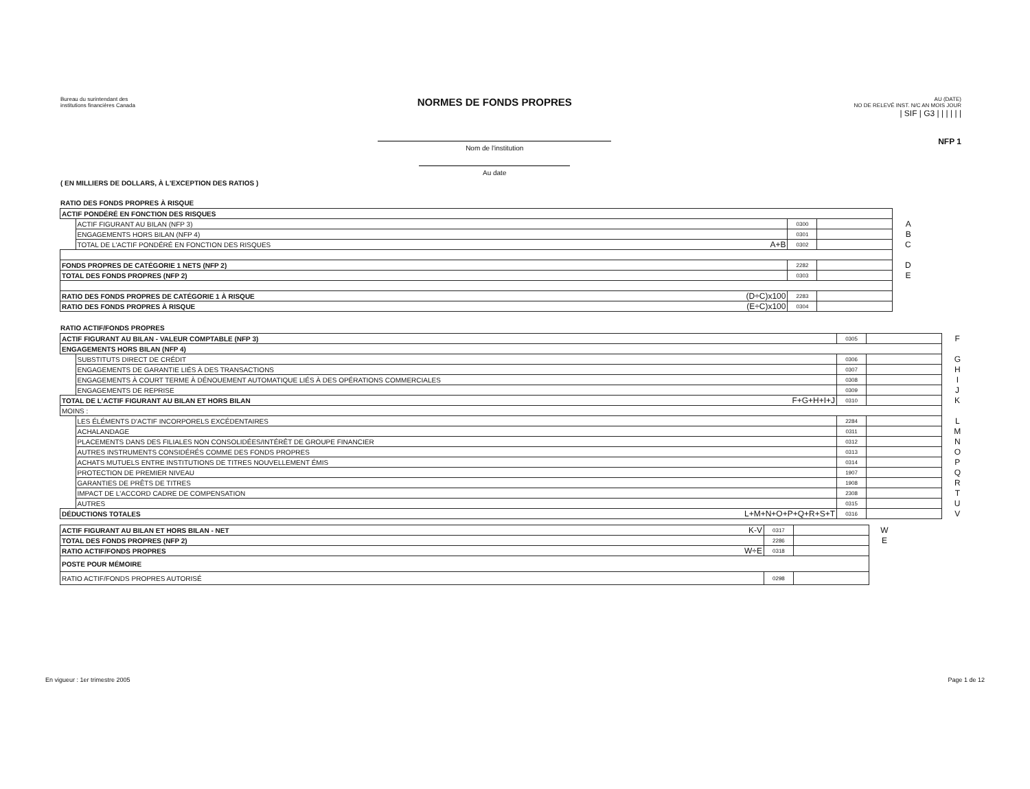Bureau du surintendant des
institutions financières Canada
NORMES DE FONDS PROPRES
Nom de l'institution
Au date
AU (DATE)
NO DE RELEVÉ INST. N/C AN MOIS JOUR
| SIF | G3 | | | | | |
NFP 1
( EN MILLIERS DE DOLLARS, À L'EXCEPTION DES RATIOS )
RATIO DES FONDS PROPRES À RISQUE
| ACTIF PONDÉRÉ EN FONCTION DES RISQUES | | | | | |
| | ACTIF FIGURANT AU BILAN (NFP 3) | | 0300 | | A |
| | ENGAGEMENTS HORS BILAN (NFP 4) | | 0301 | | B |
| | TOTAL DE L'ACTIF PONDÉRÉ EN FONCTION DES RISQUES | A+B | 0302 | | C |
| FONDS PROPRES DE CATÉGORIE 1 NETS (NFP 2) | | | 2282 | | D |
| TOTAL DES FONDS PROPRES (NFP 2) | | | 0303 | | E |
| RATIO DES FONDS PROPRES DE CATÉGORIE 1 À RISQUE | | (D÷C)x100 | 2283 | | |
| RATIO DES FONDS PROPRES À RISQUE | | (E÷C)x100 | 0304 | | |
RATIO ACTIF/FONDS PROPRES
| ACTIF FIGURANT AU BILAN - VALEUR COMPTABLE (NFP 3) | | | 0305 | | F |
| ENGAGEMENTS HORS BILAN (NFP 4) | | | | | |
| | SUBSTITUTS DIRECT DE CRÉDIT | | 0306 | | G |
| | ENGAGEMENTS DE GARANTIE LIÉS À DES TRANSACTIONS | | 0307 | | H |
| | ENGAGEMENTS À COURT TERME À DÉNOUEMENT AUTOMATIQUE LIÉS À DES OPÉRATIONS COMMERCIALES | | 0308 | | I |
| | ENGAGEMENTS DE REPRISE | | 0309 | | J |
| TOTAL DE L'ACTIF FIGURANT AU BILAN ET HORS BILAN | | F+G+H+I+J | 0310 | | K |
| MOINS : | | | | | |
| | LES ÉLÉMENTS D'ACTIF INCORPORELS EXCÉDENTAIRES | | 2284 | | L |
| | ACHALANDAGE | | 0311 | | M |
| | PLACEMENTS DANS DES FILIALES NON CONSOLIDÉES/INTÉRÊT DE GROUPE FINANCIER | | 0312 | | N |
| | AUTRES INSTRUMENTS CONSIDÉRÉS COMME DES FONDS PROPRES | | 0313 | | O |
| | ACHATS MUTUELS ENTRE INSTITUTIONS DE TITRES NOUVELLEMENT ÉMIS | | 0314 | | P |
| | PROTECTION DE PREMIER NIVEAU | | 1907 | | Q |
| | GARANTIES DE PRÊTS DE TITRES | | 1908 | | R |
| | IMPACT DE L'ACCORD CADRE DE COMPENSATION | | 2308 | | T |
| | AUTRES | | 0315 | | U |
| DÉDUCTIONS TOTALES | | L+M+N+O+P+Q+R+S+T | 0316 | | V |
| ACTIF FIGURANT AU BILAN ET HORS BILAN - NET | K-V | 0317 | | W |
| TOTAL DES FONDS PROPRES (NFP 2) | | 2286 | | E |
| RATIO ACTIF/FONDS PROPRES | W÷E | 0318 | | |
| POSTE POUR MÉMOIRE | | | | |
| RATIO ACTIF/FONDS PROPRES AUTORISÉ | | 0298 | | |
En vigueur : 1er trimestre 2005 Page 1 de 12